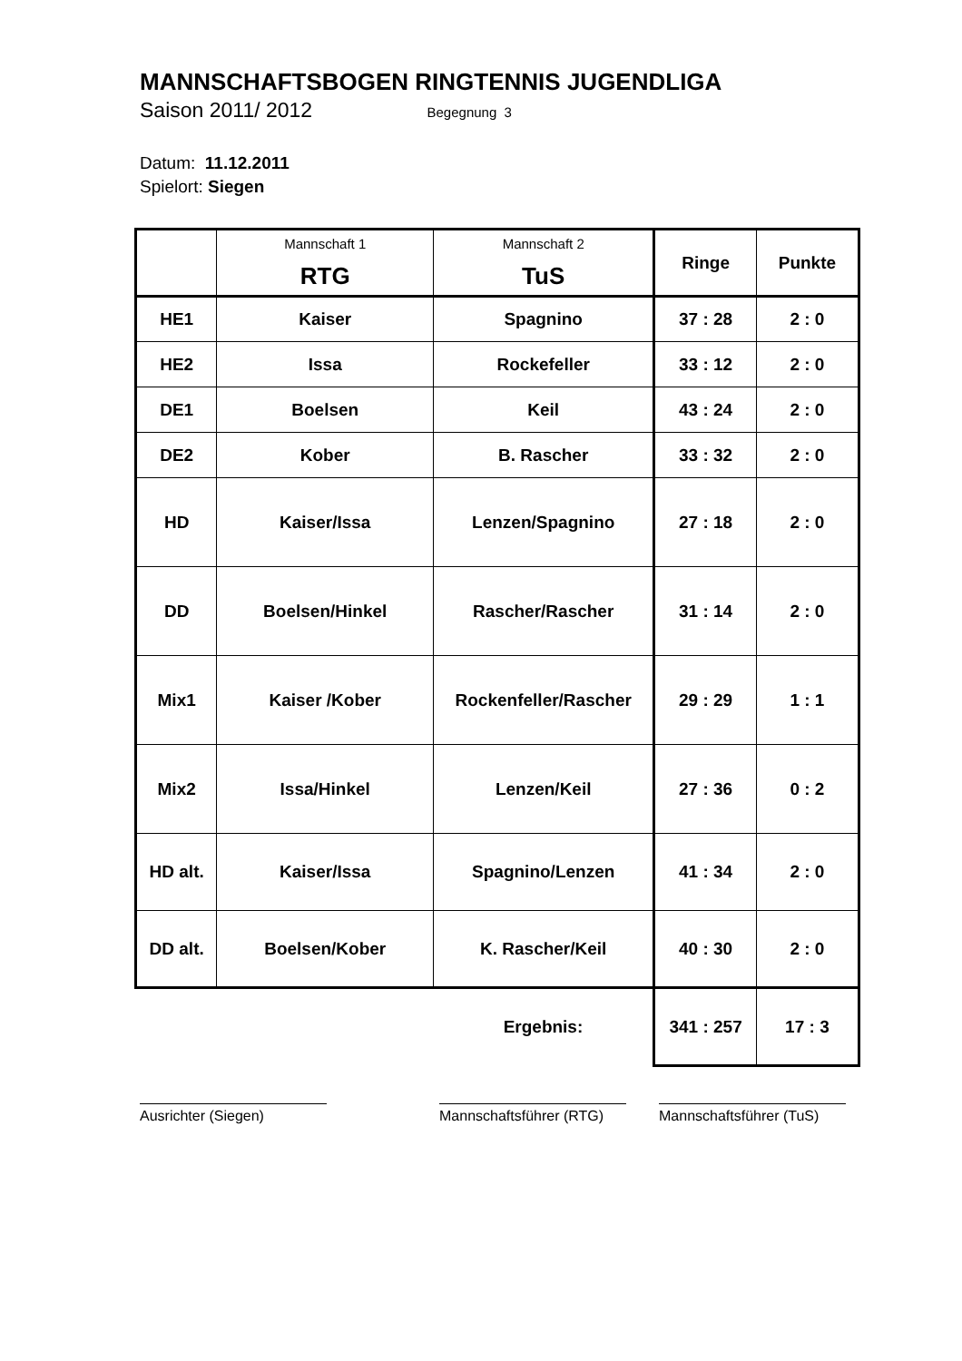MANNSCHAFTSBOGEN RINGTENNIS JUGENDLIGA
Saison 2011/ 2012 Begegnung 3
Datum: 11.12.2011
Spielort: Siegen
| | Mannschaft 1 RTG | Mannschaft 2 TuS | Ringe | Punkte |
| --- | --- | --- | --- | --- |
| HE1 | Kaiser | Spagnino | 37 : 28 | 2 : 0 |
| HE2 | Issa | Rockefeller | 33 : 12 | 2 : 0 |
| DE1 | Boelsen | Keil | 43 : 24 | 2 : 0 |
| DE2 | Kober | B. Rascher | 33 : 32 | 2 : 0 |
| HD | Kaiser/Issa | Lenzen/Spagnino | 27 : 18 | 2 : 0 |
| DD | Boelsen/Hinkel | Rascher/Rascher | 31 : 14 | 2 : 0 |
| Mix1 | Kaiser /Kober | Rockenfeller/Rascher | 29 : 29 | 1 : 1 |
| Mix2 | Issa/Hinkel | Lenzen/Keil | 27 : 36 | 0 : 2 |
| HD alt. | Kaiser/Issa | Spagnino/Lenzen | 41 : 34 | 2 : 0 |
| DD alt. | Boelsen/Kober | K. Rascher/Keil | 40 : 30 | 2 : 0 |
| | | Ergebnis: | 341 : 257 | 17 : 3 |
Ausrichter (Siegen) Mannschaftsführer (RTG)
Mannschaftsführer (TuS)